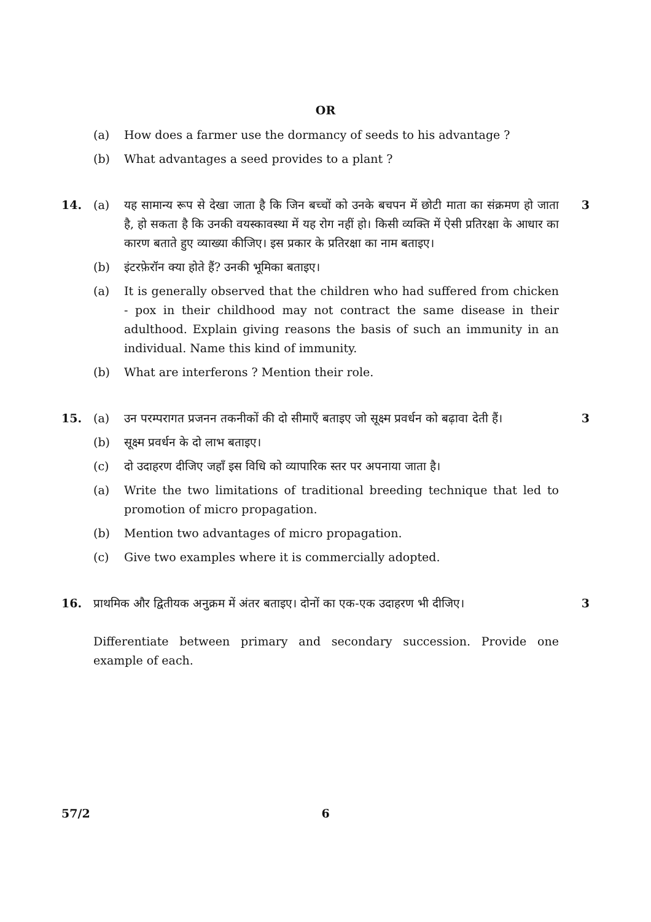OR
(a) How does a farmer use the dormancy of seeds to his advantage ?
(b) What advantages a seed provides to a plant ?
14. (a) यह सामान्य रूप से देखा जाता है कि जिन बच्चों को उनके बचपन में छोटी माता का संक्रमण हो जाता है, हो सकता है कि उनकी वयस्कावस्था में यह रोग नहीं हो। किसी व्यक्ति में ऐसी प्रतिरक्षा के आधार का कारण बताते हुए व्याख्या कीजिए। इस प्रकार के प्रतिरक्षा का नाम बताइए।
3
(b) इंटरफ़ेरॉन क्या होते हैं? उनकी भूमिका बताइए।
(a) It is generally observed that the children who had suffered from chicken - pox in their childhood may not contract the same disease in their adulthood. Explain giving reasons the basis of such an immunity in an individual. Name this kind of immunity.
(b) What are interferons ? Mention their role.
15. (a) उन परम्परागत प्रजनन तकनीकों की दो सीमाएँ बताइए जो सूक्ष्म प्रवर्धन को बढ़ावा देती हैं।
3
(b) सूक्ष्म प्रवर्धन के दो लाभ बताइए।
(c) दो उदाहरण दीजिए जहाँ इस विधि को व्यापारिक स्तर पर अपनाया जाता है।
(a) Write the two limitations of traditional breeding technique that led to promotion of micro propagation.
(b) Mention two advantages of micro propagation.
(c) Give two examples where it is commercially adopted.
16. प्राथमिक और द्वितीयक अनुक्रम में अंतर बताइए। दोनों का एक-एक उदाहरण भी दीजिए।
Differentiate between primary and secondary succession. Provide one example of each.
3
57/2 6